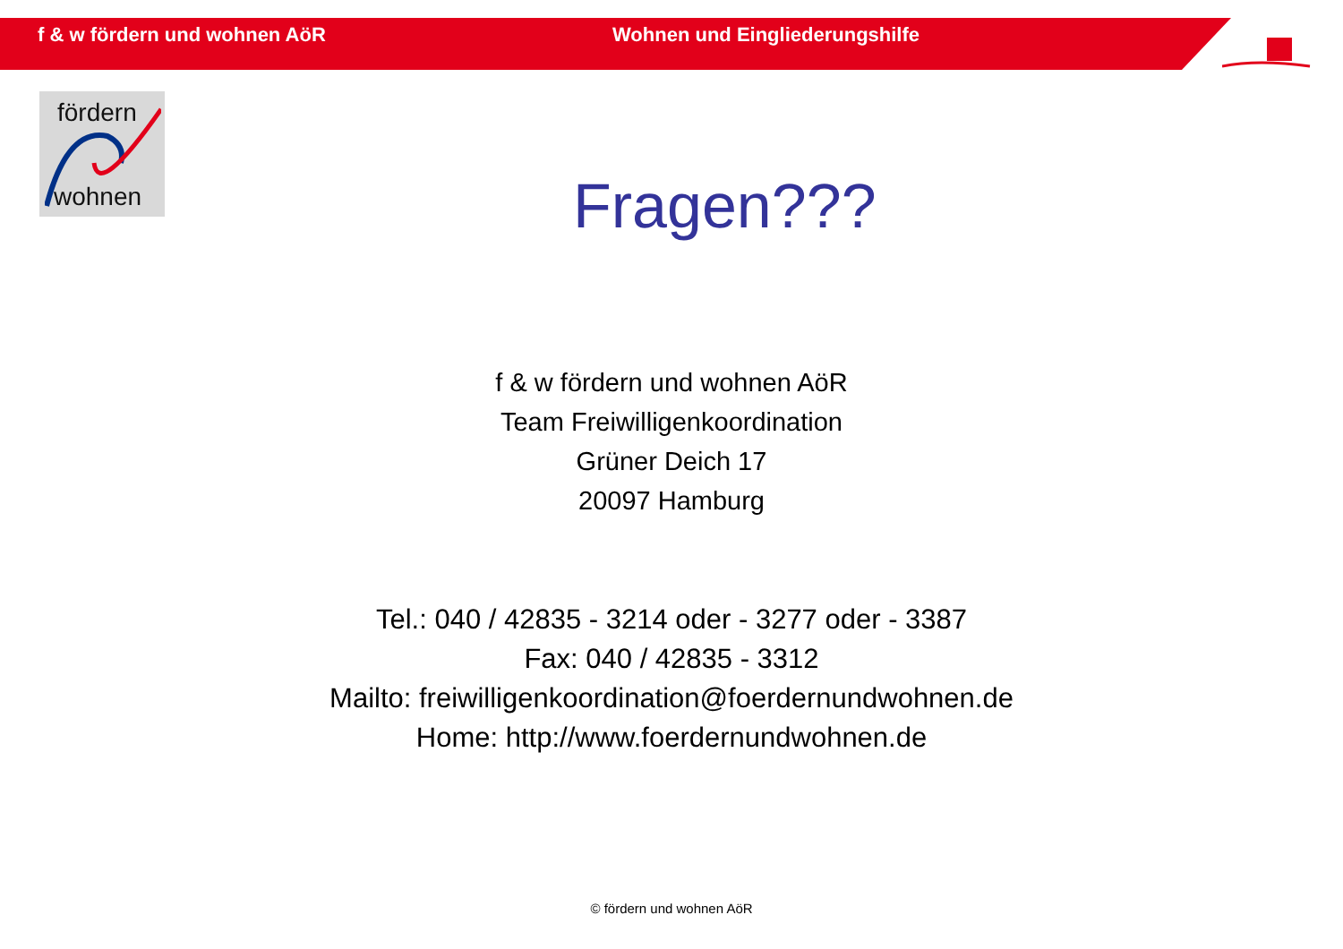f & w fördern und wohnen AöR Wohnen und Eingliederungshilfe
fördern
wohnen
Fragen???
f & w fördern und wohnen AöR
Team Freiwilligenkoordination
Grüner Deich 17
20097 Hamburg
Tel.: 040 / 42835 - 3214 oder - 3277 oder - 3387
Fax: 040 / 42835 - 3312
Mailto: freiwilligenkoordination@foerdernundwohnen.de
Home: http://www.foerdernundwohnen.de
© fördern und wohnen AöR